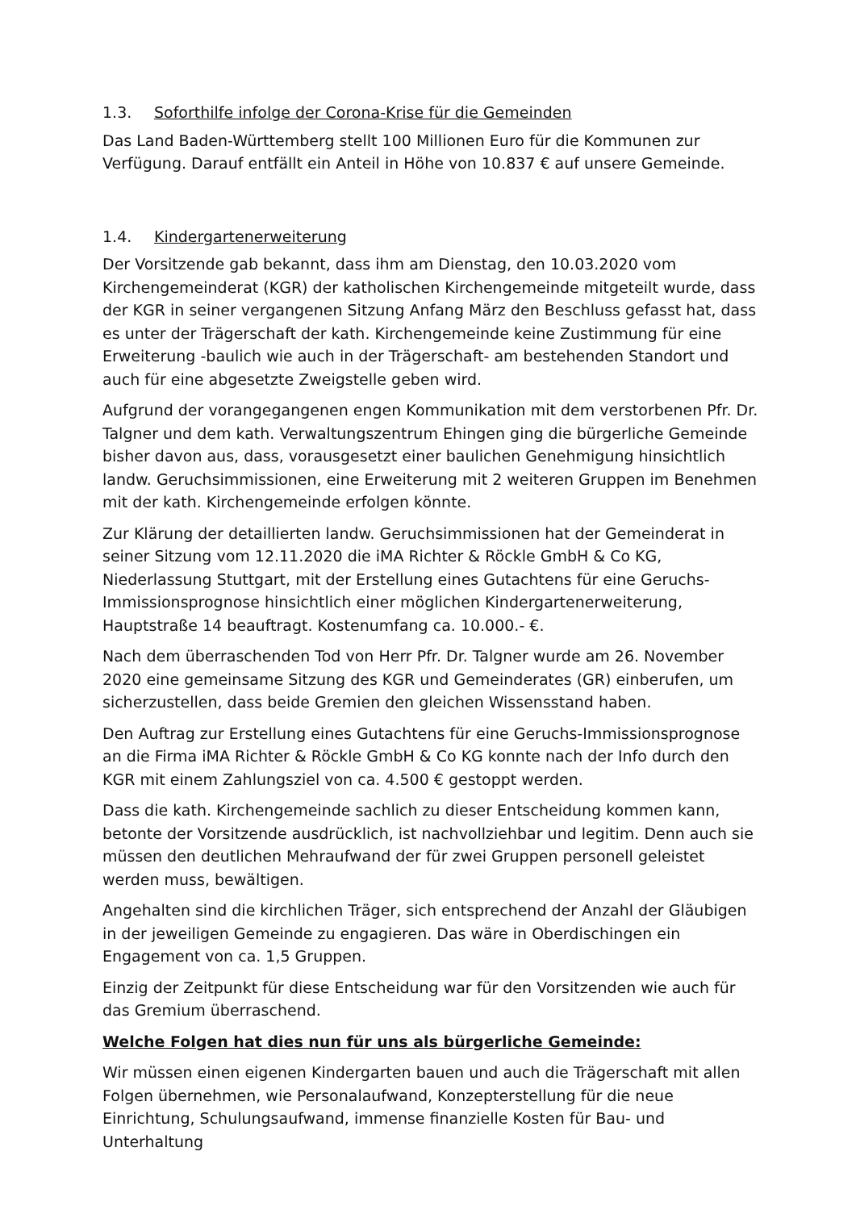1.3. Soforthilfe infolge der Corona-Krise für die Gemeinden
Das Land Baden-Württemberg stellt 100 Millionen Euro für die Kommunen zur Verfügung. Darauf entfällt ein Anteil in Höhe von 10.837 € auf unsere Gemeinde.
1.4. Kindergartenerweiterung
Der Vorsitzende gab bekannt, dass ihm am Dienstag, den 10.03.2020 vom Kirchengemeinderat (KGR) der katholischen Kirchengemeinde mitgeteilt wurde, dass der KGR in seiner vergangenen Sitzung Anfang März den Beschluss gefasst hat, dass es unter der Trägerschaft der kath. Kirchengemeinde keine Zustimmung für eine Erweiterung -baulich wie auch in der Trägerschaft- am bestehenden Standort und auch für eine abgesetzte Zweigstelle geben wird.
Aufgrund der vorangegangenen engen Kommunikation mit dem verstorbenen Pfr. Dr. Talgner und dem kath. Verwaltungszentrum Ehingen ging die bürgerliche Gemeinde bisher davon aus, dass, vorausgesetzt einer baulichen Genehmigung hinsichtlich landw. Geruchsimmissionen, eine Erweiterung mit 2 weiteren Gruppen im Benehmen mit der kath. Kirchengemeinde erfolgen könnte.
Zur Klärung der detaillierten landw. Geruchsimmissionen hat der Gemeinderat in seiner Sitzung vom 12.11.2020 die iMA Richter & Röckle GmbH & Co KG, Niederlassung Stuttgart, mit der Erstellung eines Gutachtens für eine Geruchs-Immissionsprognose hinsichtlich einer möglichen Kindergartenerweiterung, Hauptstraße 14 beauftragt. Kostenumfang ca. 10.000.- €.
Nach dem überraschenden Tod von Herr Pfr. Dr. Talgner wurde am 26. November 2020 eine gemeinsame Sitzung des KGR und Gemeinderates (GR) einberufen, um sicherzustellen, dass beide Gremien den gleichen Wissensstand haben.
Den Auftrag zur Erstellung eines Gutachtens für eine Geruchs-Immissionsprognose an die Firma iMA Richter & Röckle GmbH & Co KG konnte nach der Info durch den KGR mit einem Zahlungsziel von ca. 4.500 € gestoppt werden.
Dass die kath. Kirchengemeinde sachlich zu dieser Entscheidung kommen kann, betonte der Vorsitzende ausdrücklich, ist nachvollziehbar und legitim. Denn auch sie müssen den deutlichen Mehraufwand der für zwei Gruppen personell geleistet werden muss, bewältigen.
Angehalten sind die kirchlichen Träger, sich entsprechend der Anzahl der Gläubigen in der jeweiligen Gemeinde zu engagieren. Das wäre in Oberdischingen ein Engagement von ca. 1,5 Gruppen.
Einzig der Zeitpunkt für diese Entscheidung war für den Vorsitzenden wie auch für das Gremium überraschend.
Welche Folgen hat dies nun für uns als bürgerliche Gemeinde:
Wir müssen einen eigenen Kindergarten bauen und auch die Trägerschaft mit allen Folgen übernehmen, wie Personalaufwand, Konzepterstellung für die neue Einrichtung, Schulungsaufwand, immense finanzielle Kosten für Bau- und Unterhaltung